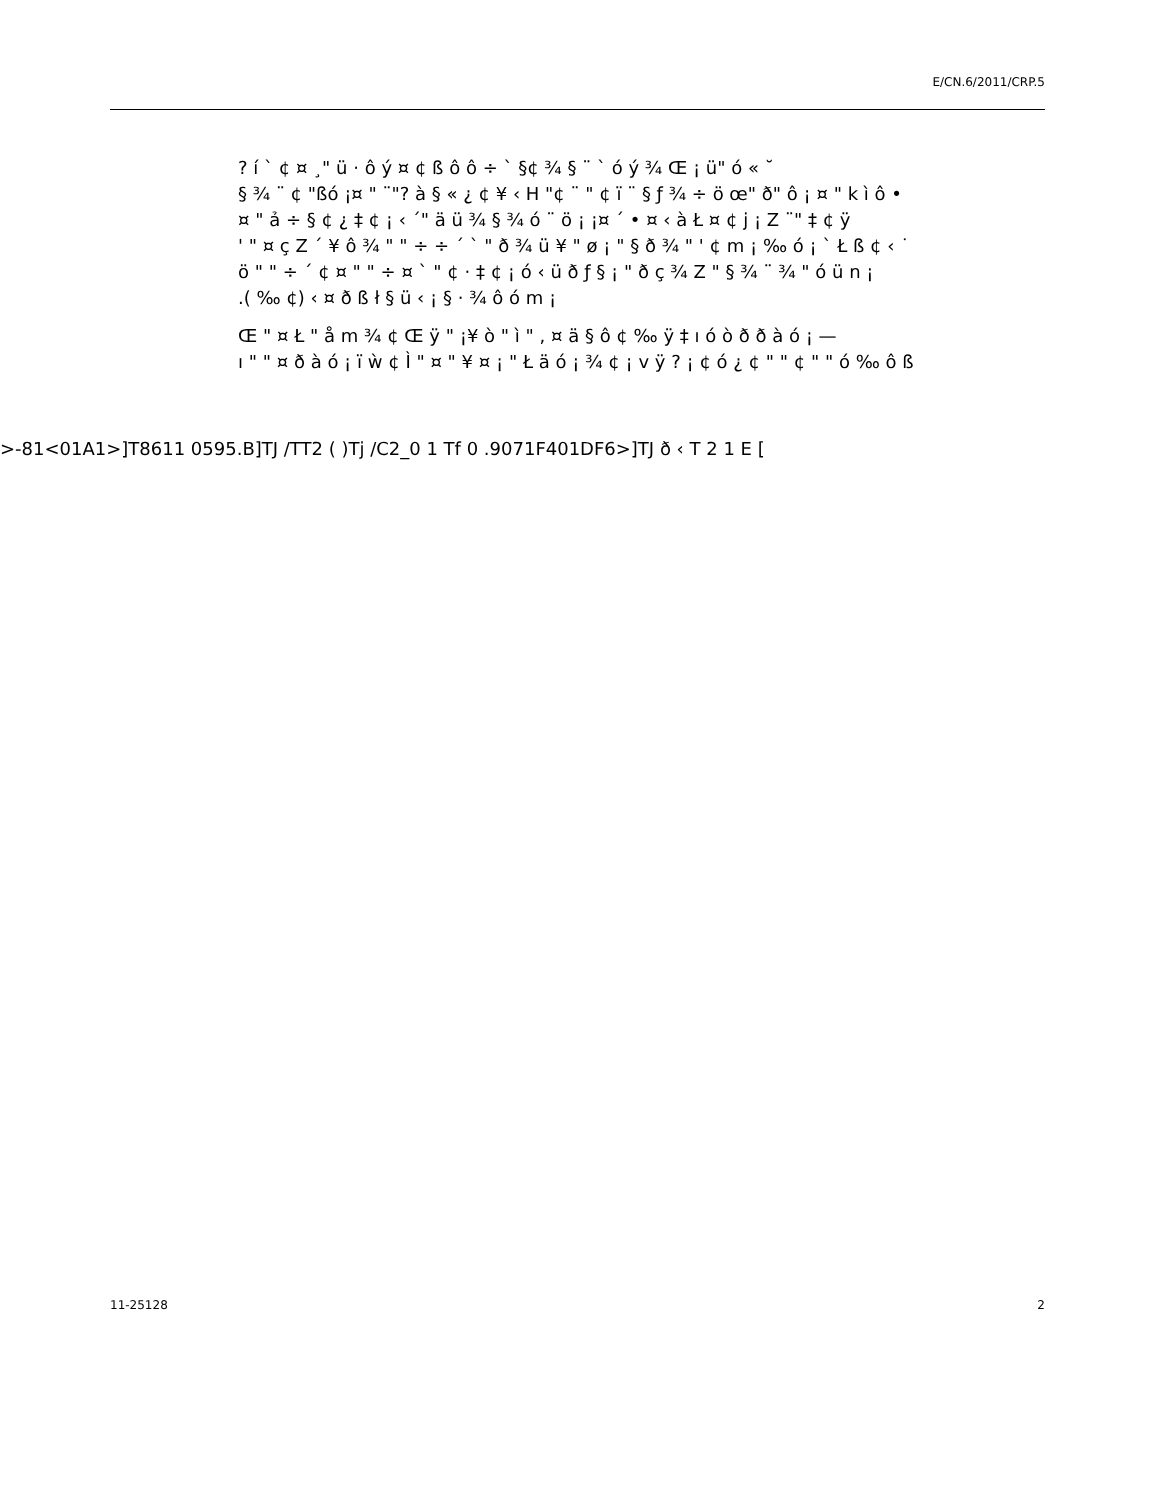E/CN.6/2011/CRP.5
? í ` ¢ ¤ ¸" ü · ô ý ¤ ¢ ß ô ô ÷ ` §¢ ¾ § ¨ ` ó ý ¾ Œ ¡ ü" ó « ˘
§ ¾ ¨ ¢ "ßó ¡¤ " ¨"? à § « ¿ ¢ ¥ ‹ H "¢ ¨ " ¢ ï ¨ § ƒ ¾ ÷ ö œ" ð" ô ¡ ¤ " k ì ô •
¤ " ả ÷ § ¢ ¿ ‡ ¢ ¡ ‹ ´" ä ü ¾ § ¾ ó ¨ ö ¡ ¡¤ ´ • ¤ ‹ à Ł ¤ ¢ j ¡ Z ¨" ‡ ¢ ÿ
' " ¤ ç Z ´ ¥ ô ¾ " " ÷ ÷ ´ ` " ð ¾ ü ¥ " ø ¡ " § ð ¾ " ' ¢ m ¡ ‰ ó ¡ ` Ł ß ¢ ‹ ˙
ö " " ÷ ´ ¢ ¤ " " ÷ ¤ ` " ¢ · ‡ ¢ ¡ ó ‹ ü ð ƒ § ¡ " ð ç ¾ Z " § ¾ ¨ ¾ " ó ü n ¡
.( ‰ ¢) ‹ ¤ ð ß ł § ü ‹ ¡ § · ¾ ô ó m ¡
Œ " ¤ Ł " å m ¾ ¢ Œ ÿ " ¡¥ ò " ì " , ¤ ä § ô ¢ ‰ ÿ ‡ ı ó ò ð ð à ó ¡ —
ı " " ¤ ð à ó ¡ ï ẁ ¢ Ì " ¤ " ¥ ¤ ¡ " Ł ä ó ¡ ¾ ¢ ¡ v ÿ ? ¡ ¢ ó ¿ ¢ " " ¢ " " ó ‰ ô ß
>-81<01A1>]T8611 0595.B]TJ /TT2 ( )Tj /C2_0 1 Tf 0 .9071F401DF6>]TJ ð ‹ T 2 1 E [
11-25128 2